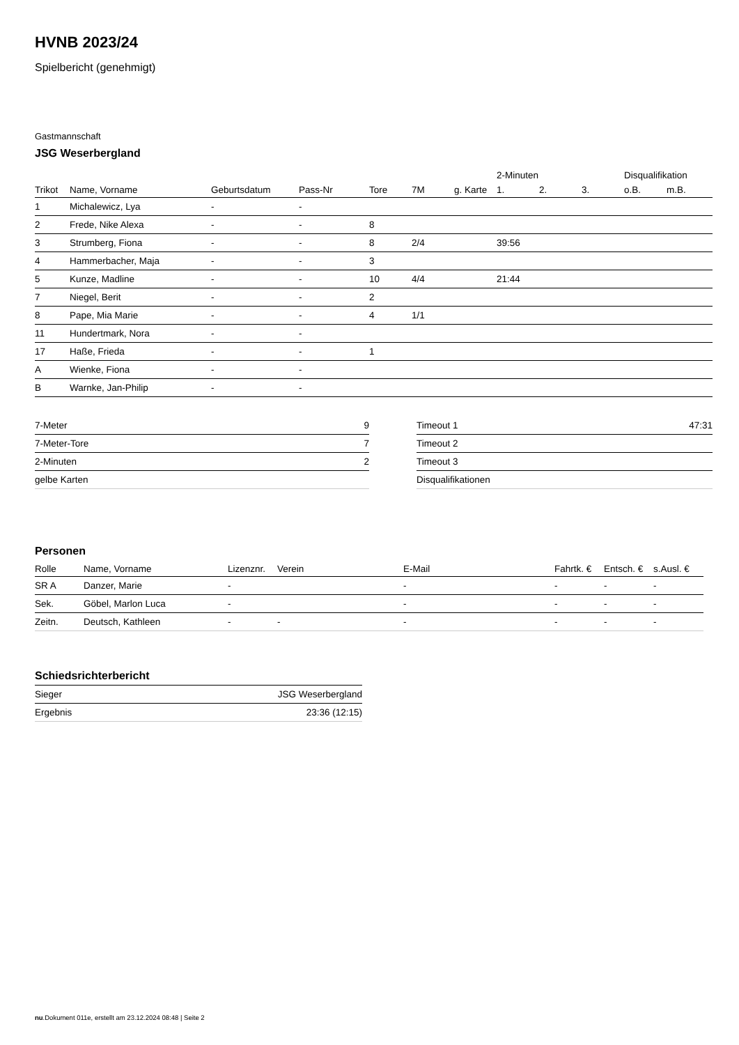HVNB 2023/24
Spielbericht (genehmigt)
Gastmannschaft
JSG Weserbergland
| | | | | | | | 2-Minuten | | | Disqualifikation | |
| --- | --- | --- | --- | --- | --- | --- | --- | --- | --- | --- | --- |
| Trikot | Name, Vorname | Geburtsdatum | Pass-Nr | Tore | 7M | g. Karte | 1. | 2. | 3. | o.B. | m.B. |
| 1 | Michalewicz, Lya | - | - | | | | | | | | |
| 2 | Frede, Nike Alexa | - | - | 8 | | | | | | | |
| 3 | Strumberg, Fiona | - | - | 8 | 2/4 | | 39:56 | | | | |
| 4 | Hammerbacher, Maja | - | - | 3 | | | | | | | |
| 5 | Kunze, Madline | - | - | 10 | 4/4 | | 21:44 | | | | |
| 7 | Niegel, Berit | - | - | 2 | | | | | | | |
| 8 | Pape, Mia Marie | - | - | 4 | 1/1 | | | | | | |
| 11 | Hundertmark, Nora | - | - | | | | | | | | |
| 17 | Haße, Frieda | - | - | 1 | | | | | | | |
| A | Wienke, Fiona | - | - | | | | | | | | |
| B | Warnke, Jan-Philip | - | - | | | | | | | | |
| 7-Meter | 9 |
| 7-Meter-Tore | 7 |
| 2-Minuten | 2 |
| gelbe Karten | |
| Timeout 1 | 47:31 |
| Timeout 2 | |
| Timeout 3 | |
| Disqualifikationen | |
Personen
| Rolle | Name, Vorname | Lizenznr. | Verein | E-Mail | Fahrtk. € | Entsch. € | s.Ausl. € |
| --- | --- | --- | --- | --- | --- | --- | --- |
| SR A | Danzer, Marie | - | | - | - | - | - |
| Sek. | Göbel, Marlon Luca | - | | - | - | - | - |
| Zeitn. | Deutsch, Kathleen | - | - | - | - | - | - |
Schiedsrichterbericht
| Sieger | JSG Weserbergland |
| Ergebnis | 23:36 (12:15) |
nu.Dokument 011e, erstellt am 23.12.2024 08:48 | Seite 2